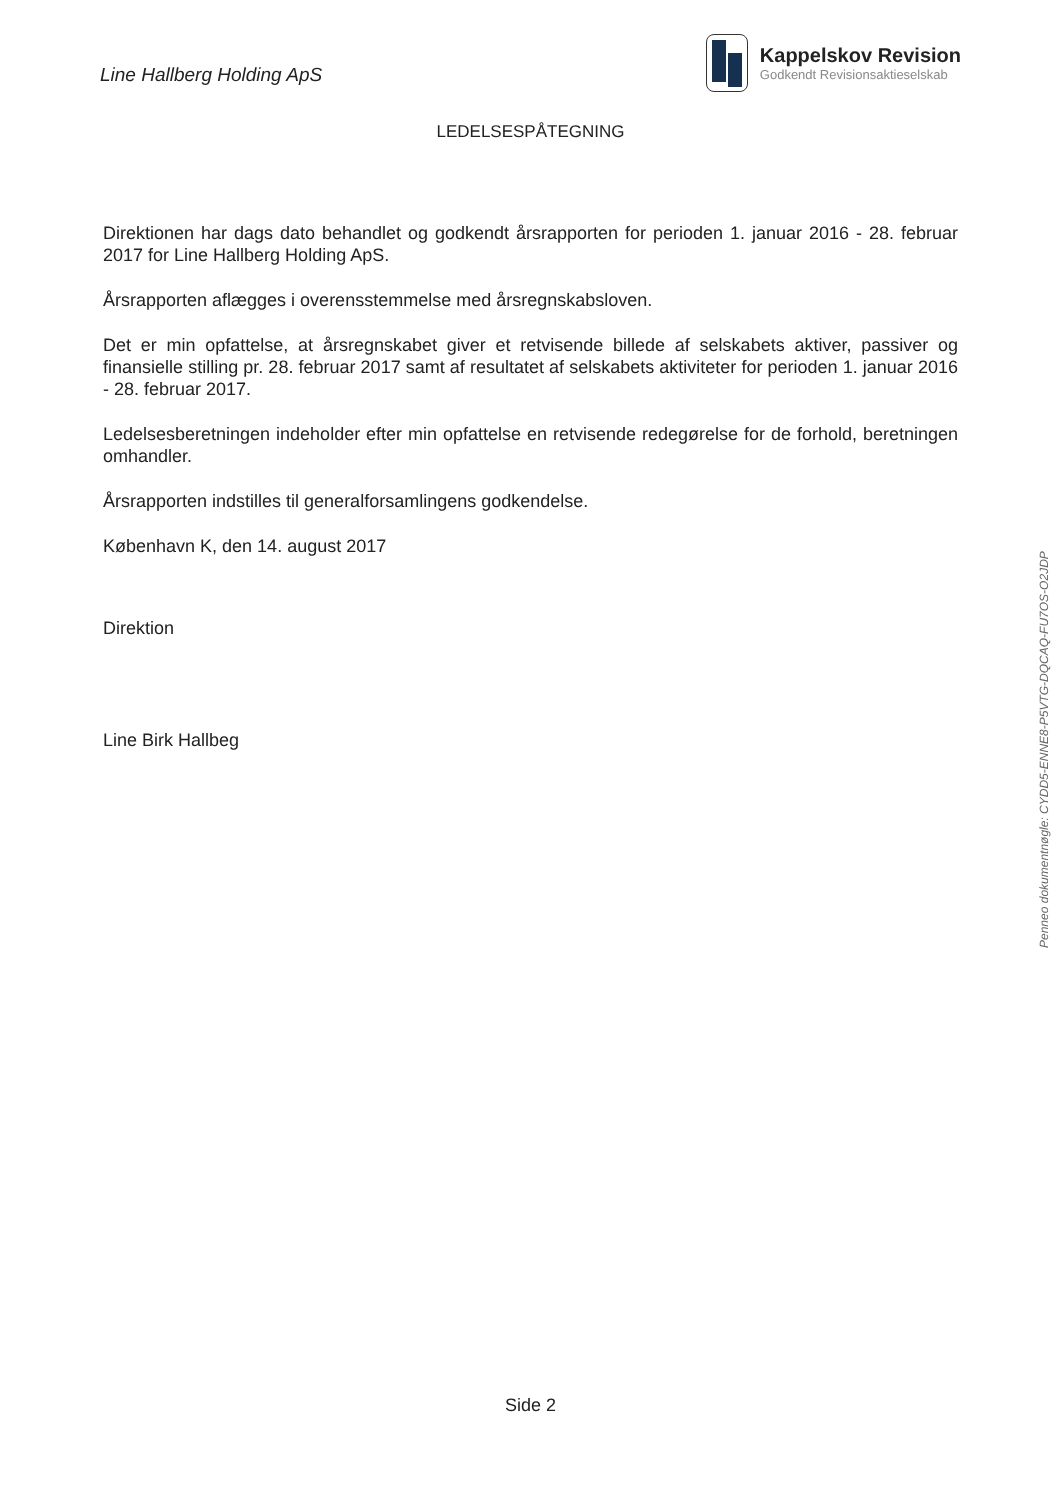Line Hallberg Holding ApS
Kappelskov Revision
Godkendt Revisionsaktieselskab
LEDELSESPÅTEGNING
Direktionen har dags dato behandlet og godkendt årsrapporten for perioden 1. januar 2016 - 28. februar 2017 for Line Hallberg Holding ApS.
Årsrapporten aflægges i overensstemmelse med årsregnskabsloven.
Det er min opfattelse, at årsregnskabet giver et retvisende billede af selskabets aktiver, passiver og finansielle stilling pr. 28. februar 2017 samt af resultatet af selskabets aktiviteter for perioden 1. januar 2016 - 28. februar 2017.
Ledelsesberetningen indeholder efter min opfattelse en retvisende redegørelse for de forhold, beretningen omhandler.
Årsrapporten indstilles til generalforsamlingens godkendelse.
København K, den 14. august 2017
Direktion
Line Birk Hallbeg
Penneo dokumentnøgle: CYDD5-ENNE8-P5VTG-DQCAQ-FU7OS-O2JDP
Side 2